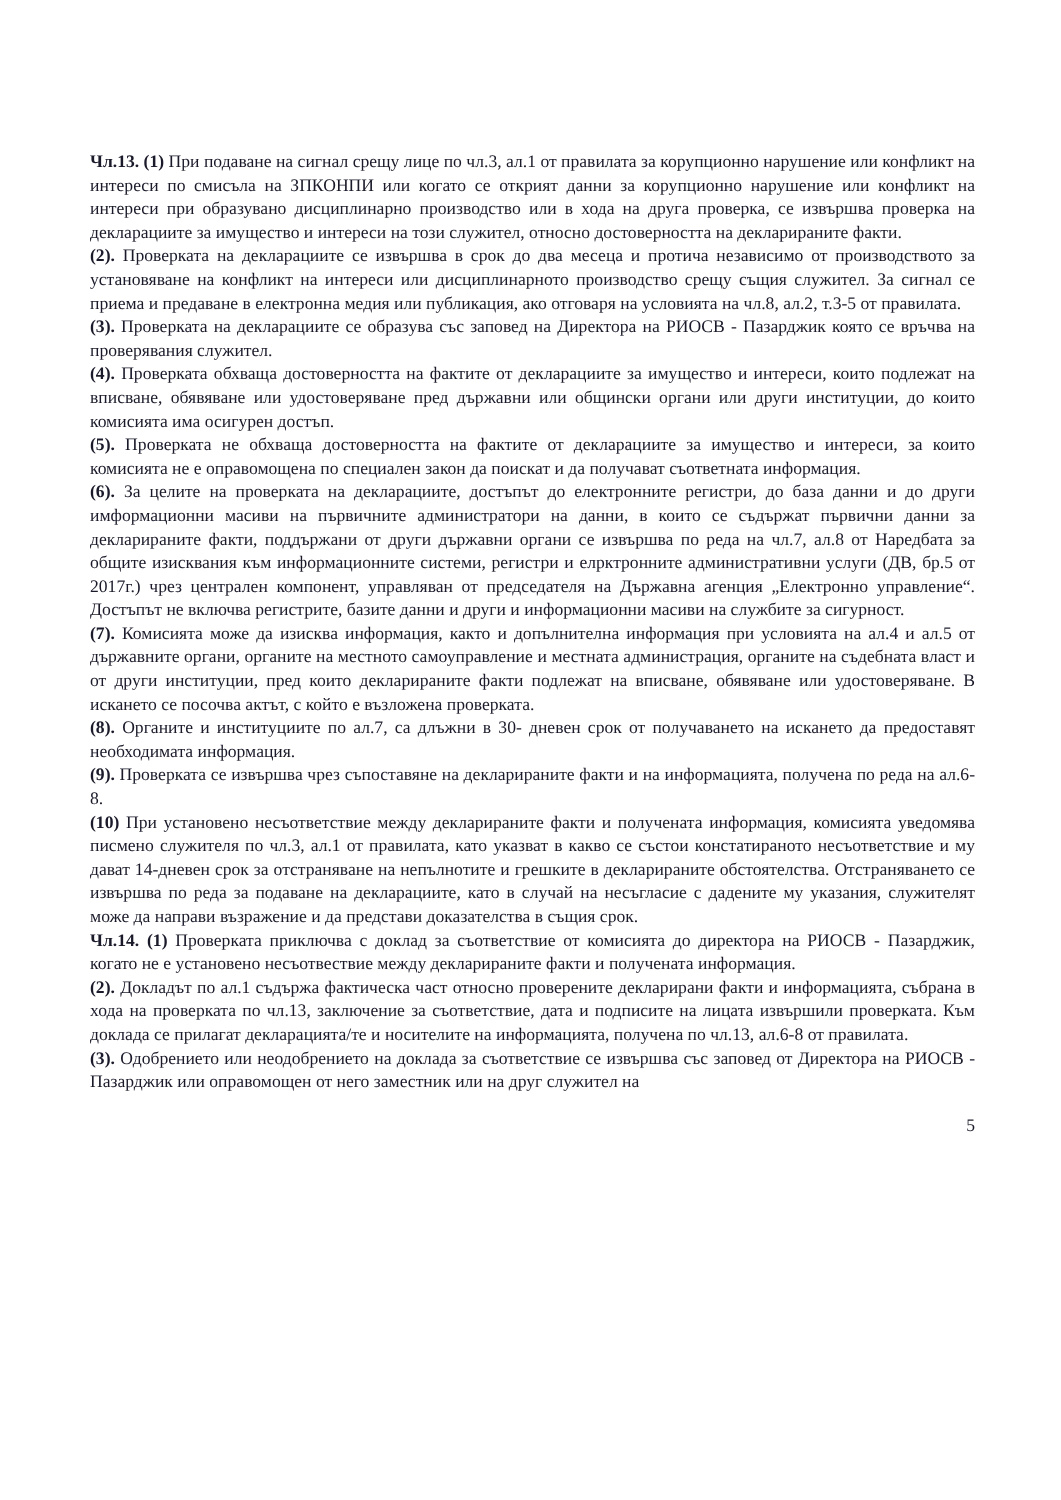Чл.13. (1) При подаване на сигнал срещу лице по чл.3, ал.1 от правилата за корупционно нарушение или конфликт на интереси по смисъла на ЗПКОНПИ или когато се открият данни за корупционно нарушение или конфликт на интереси при образувано дисциплинарно производство или в хода на друга проверка, се извършва проверка на декларациите за имущество и интереси на този служител, относно достоверността на декларираните факти.
(2). Проверката на декларациите се извършва в срок до два месеца и протича независимо от производството за установяване на конфликт на интереси или дисциплинарното производство срещу същия служител. За сигнал се приема и предаване в електронна медия или публикация, ако отговаря на условията на чл.8, ал.2, т.3-5 от правилата.
(3). Проверката на декларациите се образува със заповед на Директора на РИОСВ - Пазарджик която се връчва на проверявания служител.
(4). Проверката обхваща достоверността на фактите от декларациите за имущество и интереси, които подлежат на вписване, обявяване или удостоверяване пред държавни или общински органи или други институции, до които комисията има осигурен достъп.
(5). Проверката не обхваща достоверността на фактите от декларациите за имущество и интереси, за които комисията не е оправомощена по специален закон да поискат и да получават съответната информация.
(6). За целите на проверката на декларациите, достъпът до електронните регистри, до база данни и до други имформационни масиви на първичните администратори на данни, в които се съдържат първични данни за декларираните факти, поддържани от други държавни органи се извършва по реда на чл.7, ал.8 от Наредбата за общите изисквания към информационните системи, регистри и елрктронните административни услуги (ДВ, бр.5 от 2017г.) чрез централен компонент, управляван от председателя на Държавна агенция „Електронно управление“. Достъпът не включва регистрите, базите данни и други и информационни масиви на службите за сигурност.
(7). Комисията може да изисква информация, както и допълнителна информация при условията на ал.4 и ал.5 от държавните органи, органите на местното самоуправление и местната администрация, органите на съдебната власт и от други институции, пред които декларираните факти подлежат на вписване, обявяване или удостоверяване. В искането се посочва актът, с който е възложена проверката.
(8). Органите и институциите по ал.7, са длъжни в 30- дневен срок от получаването на искането да предоставят необходимата информация.
(9). Проверката се извършва чрез съпоставяне на декларираните факти и на информацията, получена по реда на ал.6-8.
(10) При установено несъответствие между декларираните факти и получената информация, комисията уведомява писмено служителя по чл.3, ал.1 от правилата, като указват в какво се състои констатираното несъответствие и му дават 14-дневен срок за отстраняване на непълнотите и грешките в декларираните обстоятелства. Отстраняването се извършва по реда за подаване на декларациите, като в случай на несъгласие с дадените му указания, служителят може да направи възражение и да представи доказателства в същия срок.
Чл.14. (1) Проверката приключва с доклад за съответствие от комисията до директора на РИОСВ - Пазарджик, когато не е установено несъотвествие между декларираните факти и получената информация.
(2). Докладът по ал.1 съдържа фактическа част относно проверените декларирани факти и информацията, събрана в хода на проверката по чл.13, заключение за съответствие, дата и подписите на лицата извършили проверката. Към доклада се прилагат декларацията/те и носителите на информацията, получена по чл.13, ал.6-8 от правилата.
(3). Одобрението или неодобрението на доклада за съответствие се извършва със заповед от Директора на РИОСВ - Пазарджик или оправомощен от него заместник или на друг служител на
5